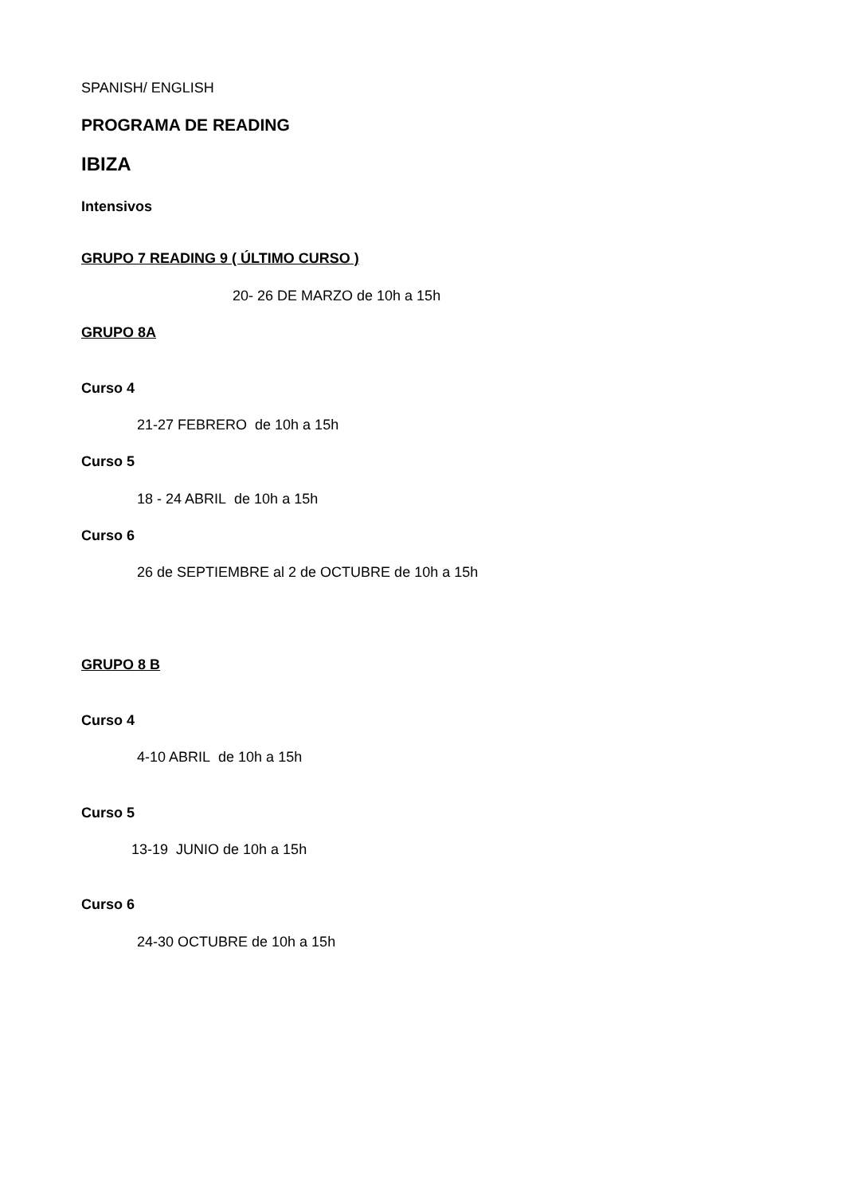SPANISH/ ENGLISH
PROGRAMA DE READING
IBIZA
Intensivos
GRUPO 7 READING 9 ( ÚLTIMO CURSO )
20- 26 DE MARZO de 10h a 15h
GRUPO 8A
Curso 4
21-27 FEBRERO de 10h a 15h
Curso 5
18 - 24 ABRIL de 10h a 15h
Curso 6
26 de SEPTIEMBRE al 2 de OCTUBRE de 10h a 15h
GRUPO 8 B
Curso 4
4-10 ABRIL de 10h a 15h
Curso 5
13-19 JUNIO de 10h a 15h
Curso 6
24-30 OCTUBRE de 10h a 15h